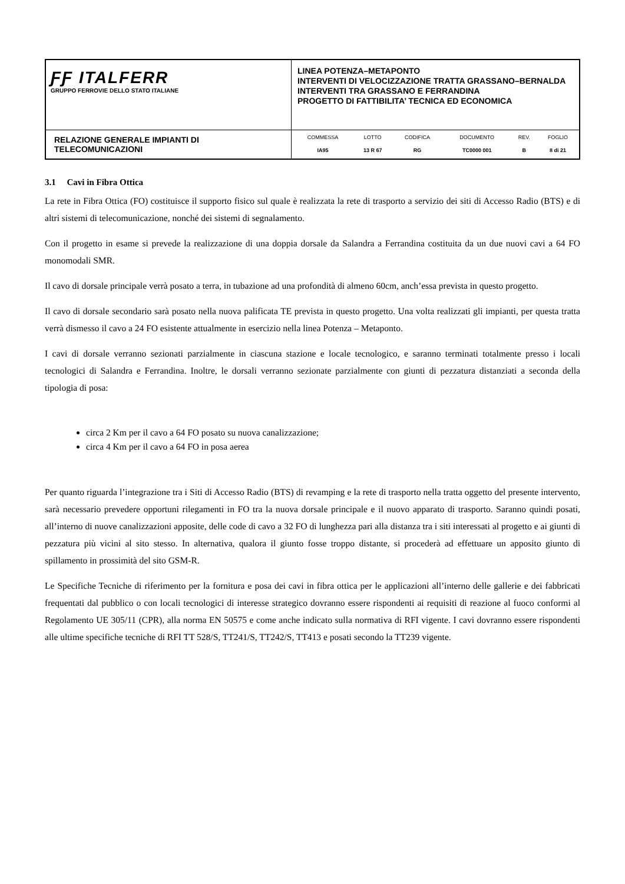| ƑƑ ITALFERR GRUPPO FERROVIE DELLO STATO ITALIANE | LINEA POTENZA–METAPONTO INTERVENTI DI VELOCIZZAZIONE TRATTA GRASSANO–BERNALDA INTERVENTI TRA GRASSANO E FERRANDINA PROGETTO DI FATTIBILITA’ TECNICA ED ECONOMICA |
| RELAZIONE GENERALE IMPIANTI DI TELECOMUNICAZIONI | / COMMESSA / LOTTO / CODIFICA / DOCUMENTO / REV. / FOGLIO / / IA95 / 13 R 67 / RG / TC0000 001 / B / 8 di 21 / |
3.1 Cavi in Fibra Ottica
La rete in Fibra Ottica (FO) costituisce il supporto fisico sul quale è realizzata la rete di trasporto a servizio dei siti di Accesso Radio (BTS) e di altri sistemi di telecomunicazione, nonché dei sistemi di segnalamento.
Con il progetto in esame si prevede la realizzazione di una doppia dorsale da Salandra a Ferrandina costituita da un due nuovi cavi a 64 FO monomodali SMR.
Il cavo di dorsale principale verrà posato a terra, in tubazione ad una profondità di almeno 60cm, anch’essa prevista in questo progetto.
Il cavo di dorsale secondario sarà posato nella nuova palificata TE prevista in questo progetto. Una volta realizzati gli impianti, per questa tratta verrà dismesso il cavo a 24 FO esistente attualmente in esercizio nella linea Potenza – Metaponto.
I cavi di dorsale verranno sezionati parzialmente in ciascuna stazione e locale tecnologico, e saranno terminati totalmente presso i locali tecnologici di Salandra e Ferrandina. Inoltre, le dorsali verranno sezionate parzialmente con giunti di pezzatura distanziati a seconda della tipologia di posa:
circa 2 Km per il cavo a 64 FO posato su nuova canalizzazione;
circa 4 Km per il cavo a 64 FO in posa aerea
Per quanto riguarda l’integrazione tra i Siti di Accesso Radio (BTS) di revamping e la rete di trasporto nella tratta oggetto del presente intervento, sarà necessario prevedere opportuni rilegamenti in FO tra la nuova dorsale principale e il nuovo apparato di trasporto. Saranno quindi posati, all’interno di nuove canalizzazioni apposite, delle code di cavo a 32 FO di lunghezza pari alla distanza tra i siti interessati al progetto e ai giunti di pezzatura più vicini al sito stesso. In alternativa, qualora il giunto fosse troppo distante, si procederà ad effettuare un apposito giunto di spillamento in prossimità del sito GSM-R.
Le Specifiche Tecniche di riferimento per la fornitura e posa dei cavi in fibra ottica per le applicazioni all’interno delle gallerie e dei fabbricati frequentati dal pubblico o con locali tecnologici di interesse strategico dovranno essere rispondenti ai requisiti di reazione al fuoco conformi al Regolamento UE 305/11 (CPR), alla norma EN 50575 e come anche indicato sulla normativa di RFI vigente. I cavi dovranno essere rispondenti alle ultime specifiche tecniche di RFI TT 528/S, TT241/S, TT242/S, TT413 e posati secondo la TT239 vigente.